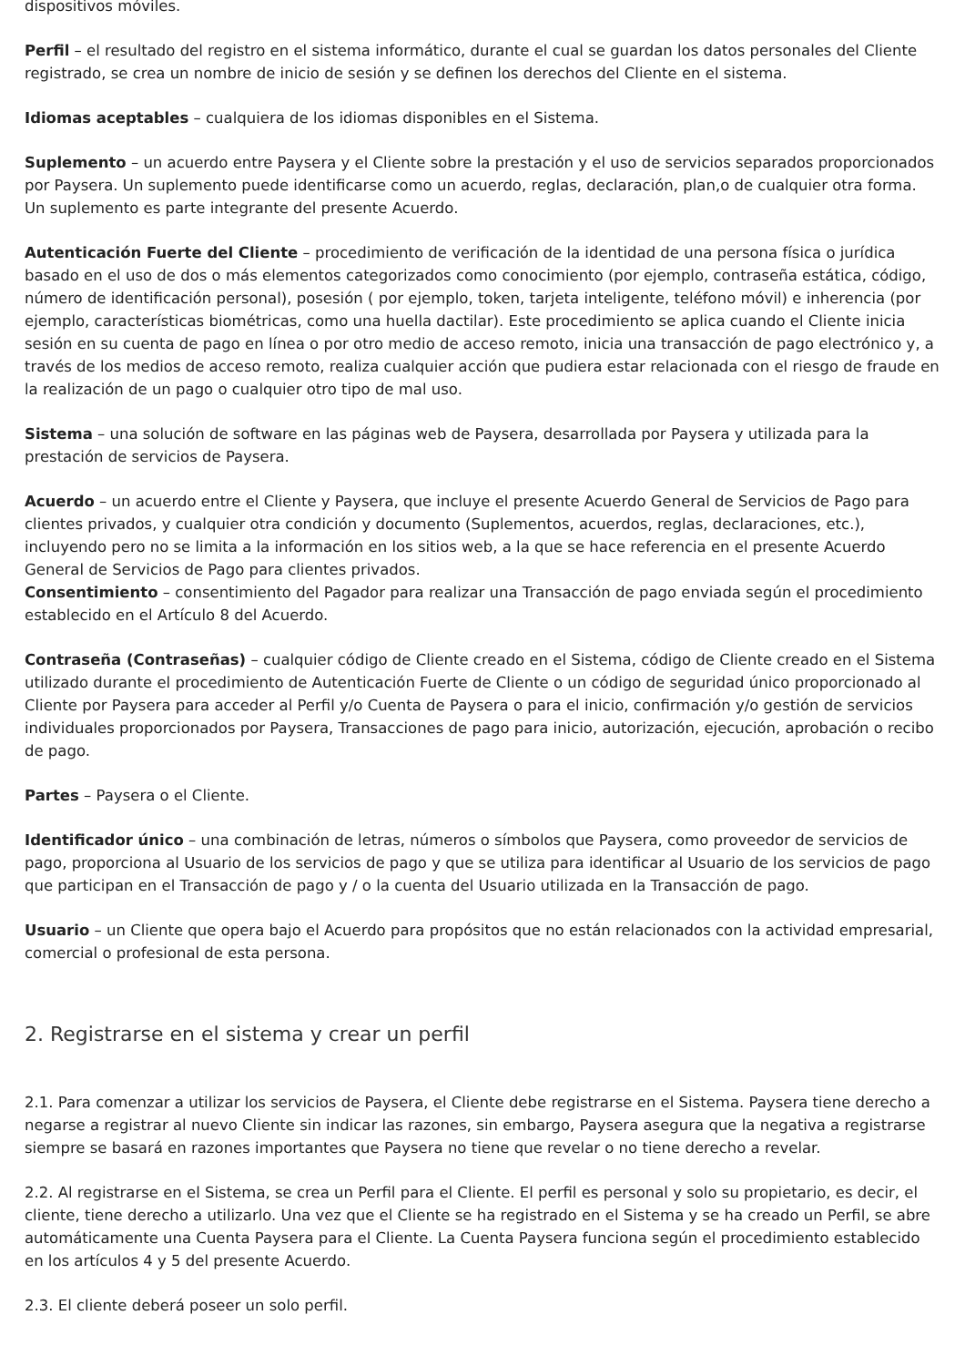dispositivos móviles.
Perfil – el resultado del registro en el sistema informático, durante el cual se guardan los datos personales del Cliente registrado, se crea un nombre de inicio de sesión y se definen los derechos del Cliente en el sistema.
Idiomas aceptables – cualquiera de los idiomas disponibles en el Sistema.
Suplemento – un acuerdo entre Paysera y el Cliente sobre la prestación y el uso de servicios separados proporcionados por Paysera. Un suplemento puede identificarse como un acuerdo, reglas, declaración, plan,o de cualquier otra forma. Un suplemento es parte integrante del presente Acuerdo.
Autenticación Fuerte del Cliente – procedimiento de verificación de la identidad de una persona física o jurídica basado en el uso de dos o más elementos categorizados como conocimiento (por ejemplo, contraseña estática, código, número de identificación personal), posesión ( por ejemplo, token, tarjeta inteligente, teléfono móvil) e inherencia (por ejemplo, características biométricas, como una huella dactilar). Este procedimiento se aplica cuando el Cliente inicia sesión en su cuenta de pago en línea o por otro medio de acceso remoto, inicia una transacción de pago electrónico y, a través de los medios de acceso remoto, realiza cualquier acción que pudiera estar relacionada con el riesgo de fraude en la realización de un pago o cualquier otro tipo de mal uso.
Sistema – una solución de software en las páginas web de Paysera, desarrollada por Paysera y utilizada para la prestación de servicios de Paysera.
Acuerdo – un acuerdo entre el Cliente y Paysera, que incluye el presente Acuerdo General de Servicios de Pago para clientes privados, y cualquier otra condición y documento (Suplementos, acuerdos, reglas, declaraciones, etc.), incluyendo pero no se limita a la información en los sitios web, a la que se hace referencia en el presente Acuerdo General de Servicios de Pago para clientes privados.
Consentimiento – consentimiento del Pagador para realizar una Transacción de pago enviada según el procedimiento establecido en el Artículo 8 del Acuerdo.
Contraseña (Contraseñas) – cualquier código de Cliente creado en el Sistema, código de Cliente creado en el Sistema utilizado durante el procedimiento de Autenticación Fuerte de Cliente o un código de seguridad único proporcionado al Cliente por Paysera para acceder al Perfil y/o Cuenta de Paysera o para el inicio, confirmación y/o gestión de servicios individuales proporcionados por Paysera, Transacciones de pago para inicio, autorización, ejecución, aprobación o recibo de pago.
Partes – Paysera o el Cliente.
Identificador único – una combinación de letras, números o símbolos que Paysera, como proveedor de servicios de pago, proporciona al Usuario de los servicios de pago y que se utiliza para identificar al Usuario de los servicios de pago que participan en el Transacción de pago y / o la cuenta del Usuario utilizada en la Transacción de pago.
Usuario – un Cliente que opera bajo el Acuerdo para propósitos que no están relacionados con la actividad empresarial, comercial o profesional de esta persona.
2. Registrarse en el sistema y crear un perfil
2.1. Para comenzar a utilizar los servicios de Paysera, el Cliente debe registrarse en el Sistema. Paysera tiene derecho a negarse a registrar al nuevo Cliente sin indicar las razones, sin embargo, Paysera asegura que la negativa a registrarse siempre se basará en razones importantes que Paysera no tiene que revelar o no tiene derecho a revelar.
2.2. Al registrarse en el Sistema, se crea un Perfil para el Cliente. El perfil es personal y solo su propietario, es decir, el cliente, tiene derecho a utilizarlo. Una vez que el Cliente se ha registrado en el Sistema y se ha creado un Perfil, se abre automáticamente una Cuenta Paysera para el Cliente. La Cuenta Paysera funciona según el procedimiento establecido en los artículos 4 y 5 del presente Acuerdo.
2.3. El cliente deberá poseer un solo perfil.